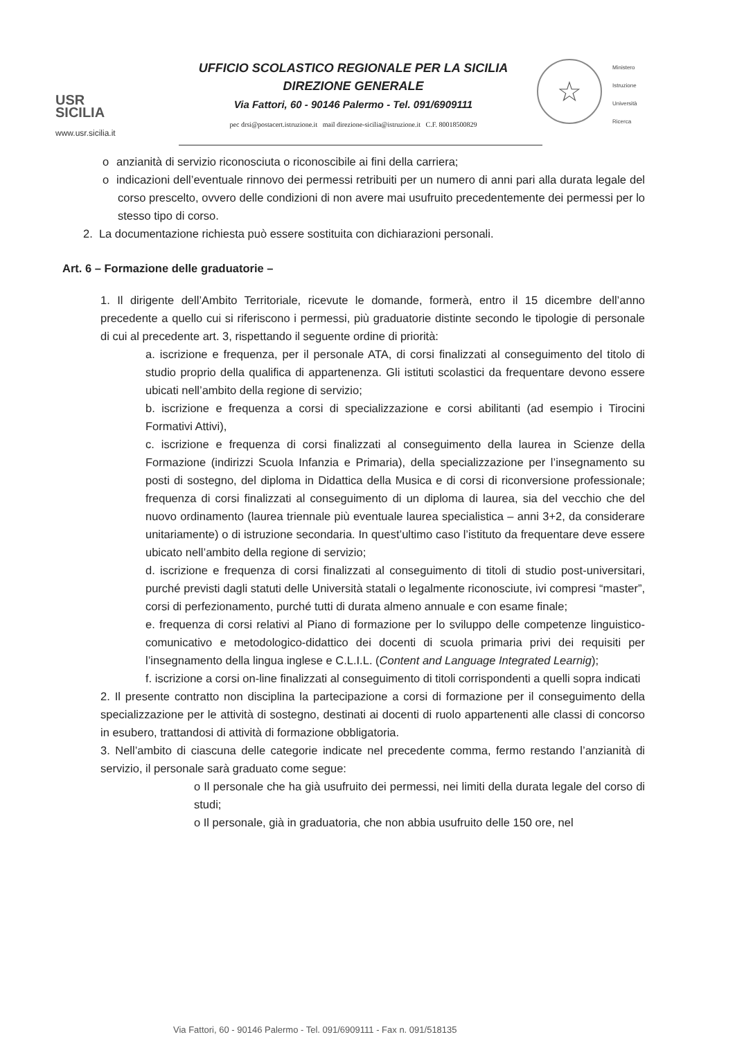USR
SICILIA
www.usr.sicilia.it
UFFICIO SCOLASTICO REGIONALE PER LA SICILIA
DIREZIONE GENERALE
Via Fattori, 60 - 90146 Palermo - Tel. 091/6909111
pec drsi@postacert.istruzione.it mail direzione-sicilia@istruzione.it C.F. 80018500829
☆
Ministero
Istruzione
Università
Ricerca
o anzianità di servizio riconosciuta o riconoscibile ai fini della carriera;
o indicazioni dell’eventuale rinnovo dei permessi retribuiti per un numero di anni pari alla durata legale del corso prescelto, ovvero delle condizioni di non avere mai usufruito precedentemente dei permessi per lo stesso tipo di corso.
2. La documentazione richiesta può essere sostituita con dichiarazioni personali.
Art. 6 – Formazione delle graduatorie –
1. Il dirigente dell’Ambito Territoriale, ricevute le domande, formerà, entro il 15 dicembre dell’anno precedente a quello cui si riferiscono i permessi, più graduatorie distinte secondo le tipologie di personale di cui al precedente art. 3, rispettando il seguente ordine di priorità:
a. iscrizione e frequenza, per il personale ATA, di corsi finalizzati al conseguimento del titolo di studio proprio della qualifica di appartenenza. Gli istituti scolastici da frequentare devono essere ubicati nell’ambito della regione di servizio;
b. iscrizione e frequenza a corsi di specializzazione e corsi abilitanti (ad esempio i Tirocini Formativi Attivi),
c. iscrizione e frequenza di corsi finalizzati al conseguimento della laurea in Scienze della Formazione (indirizzi Scuola Infanzia e Primaria), della specializzazione per l’insegnamento su posti di sostegno, del diploma in Didattica della Musica e di corsi di riconversione professionale; frequenza di corsi finalizzati al conseguimento di un diploma di laurea, sia del vecchio che del nuovo ordinamento (laurea triennale più eventuale laurea specialistica – anni 3+2, da considerare unitariamente) o di istruzione secondaria. In quest’ultimo caso l’istituto da frequentare deve essere ubicato nell’ambito della regione di servizio;
d. iscrizione e frequenza di corsi finalizzati al conseguimento di titoli di studio post-universitari, purché previsti dagli statuti delle Università statali o legalmente riconosciute, ivi compresi “master”, corsi di perfezionamento, purché tutti di durata almeno annuale e con esame finale;
e. frequenza di corsi relativi al Piano di formazione per lo sviluppo delle competenze linguistico-comunicativo e metodologico-didattico dei docenti di scuola primaria privi dei requisiti per l’insegnamento della lingua inglese e C.L.I.L. (Content and Language Integrated Learnig);
f. iscrizione a corsi on-line finalizzati al conseguimento di titoli corrispondenti a quelli sopra indicati
2. Il presente contratto non disciplina la partecipazione a corsi di formazione per il conseguimento della specializzazione per le attività di sostegno, destinati ai docenti di ruolo appartenenti alle classi di concorso in esubero, trattandosi di attività di formazione obbligatoria.
3. Nell’ambito di ciascuna delle categorie indicate nel precedente comma, fermo restando l’anzianità di servizio, il personale sarà graduato come segue:
o Il personale che ha già usufruito dei permessi, nei limiti della durata legale del corso di studi;
o Il personale, già in graduatoria, che non abbia usufruito delle 150 ore, nel
Via Fattori, 60 - 90146 Palermo - Tel. 091/6909111 - Fax n. 091/518135